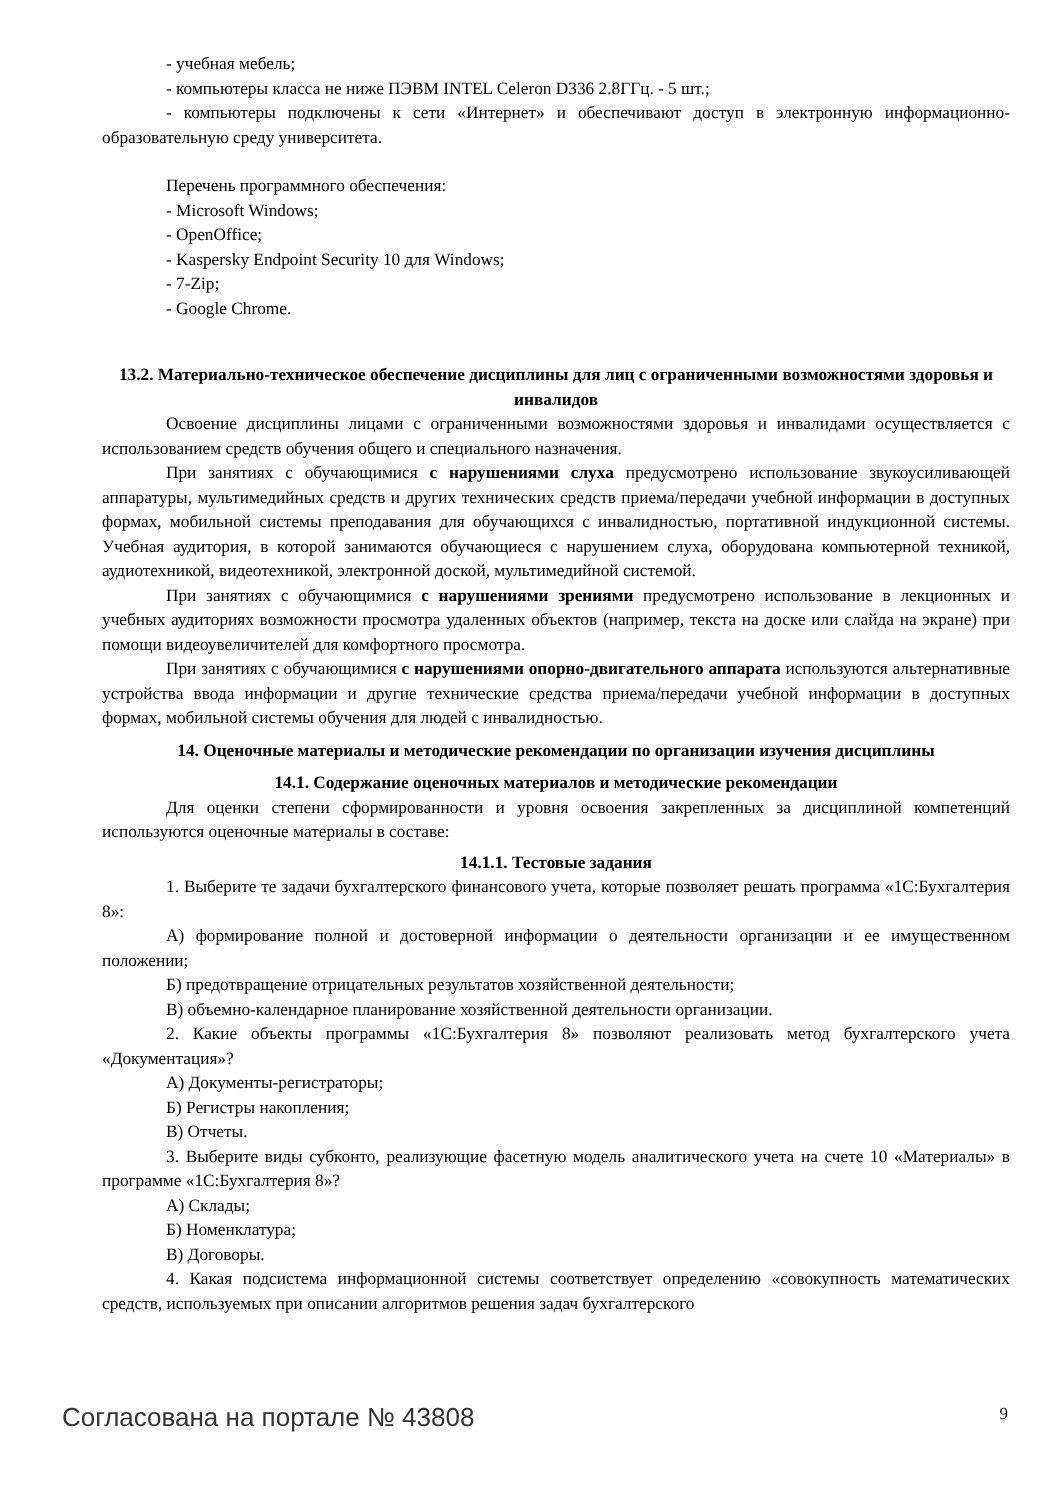- учебная мебель;
- компьютеры класса не ниже ПЭВМ INTEL Celeron D336 2.8ГГц. - 5 шт.;
- компьютеры подключены к сети «Интернет» и обеспечивают доступ в электронную информационно-образовательную среду университета.
Перечень программного обеспечения:
- Microsoft Windows;
- OpenOffice;
- Kaspersky Endpoint Security 10 для Windows;
- 7-Zip;
- Google Chrome.
13.2. Материально-техническое обеспечение дисциплины для лиц с ограниченными возможностями здоровья и инвалидов
Освоение дисциплины лицами с ограниченными возможностями здоровья и инвалидами осуществляется с использованием средств обучения общего и специального назначения.
При занятиях с обучающимися с нарушениями слуха предусмотрено использование звукоусиливающей аппаратуры, мультимедийных средств и других технических средств приема/передачи учебной информации в доступных формах, мобильной системы преподавания для обучающихся с инвалидностью, портативной индукционной системы. Учебная аудитория, в которой занимаются обучающиеся с нарушением слуха, оборудована компьютерной техникой, аудиотехникой, видеотехникой, электронной доской, мультимедийной системой.
При занятиях с обучающимися с нарушениями зрениями предусмотрено использование в лекционных и учебных аудиториях возможности просмотра удаленных объектов (например, текста на доске или слайда на экране) при помощи видеоувеличителей для комфортного просмотра.
При занятиях с обучающимися с нарушениями опорно-двигательного аппарата используются альтернативные устройства ввода информации и другие технические средства приема/передачи учебной информации в доступных формах, мобильной системы обучения для людей с инвалидностью.
14. Оценочные материалы и методические рекомендации по организации изучения дисциплины
14.1. Содержание оценочных материалов и методические рекомендации
Для оценки степени сформированности и уровня освоения закрепленных за дисциплиной компетенций используются оценочные материалы в составе:
14.1.1. Тестовые задания
1. Выберите те задачи бухгалтерского финансового учета, которые позволяет решать программа «1С:Бухгалтерия 8»:
А) формирование полной и достоверной информации о деятельности организации и ее имущественном положении;
Б) предотвращение отрицательных результатов хозяйственной деятельности;
В) объемно-календарное планирование хозяйственной деятельности организации.
2. Какие объекты программы «1С:Бухгалтерия 8» позволяют реализовать метод бухгалтерского учета «Документация»?
А) Документы-регистраторы;
Б) Регистры накопления;
В) Отчеты.
3. Выберите виды субконто, реализующие фасетную модель аналитического учета на счете 10 «Материалы» в программе «1С:Бухгалтерия 8»?
А) Склады;
Б) Номенклатура;
В) Договоры.
4. Какая подсистема информационной системы соответствует определению «совокупность математических средств, используемых при описании алгоритмов решения задач бухгалтерского
Согласована на портале № 43808 9